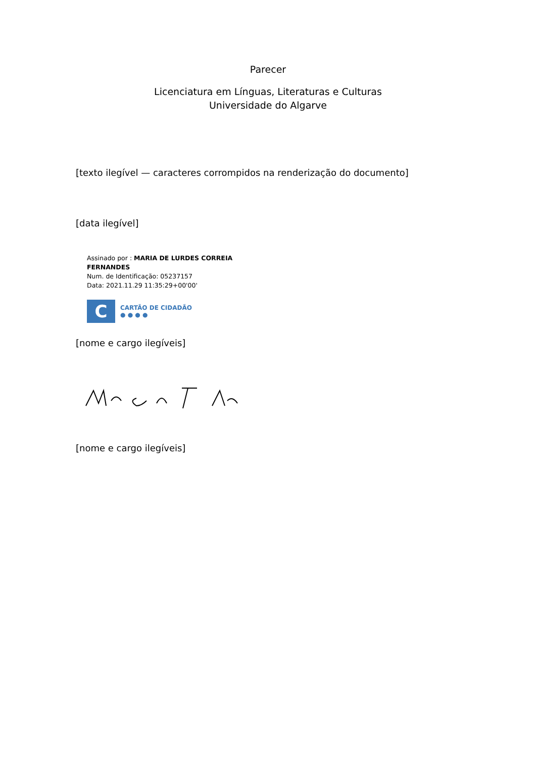Parecer
Licenciatura em Línguas, Literaturas e Culturas
Universidade do Algarve
[texto ilegível — caracteres corrompidos na renderização do documento]
[data ilegível]
Assinado por : MARIA DE LURDES CORREIA
FERNANDES
Num. de Identificação: 05237157
Data: 2021.11.29 11:35:29+00'00'
C
CARTÃO DE CIDADÃO
● ● ● ●
[nome e cargo ilegíveis]
[nome e cargo ilegíveis]